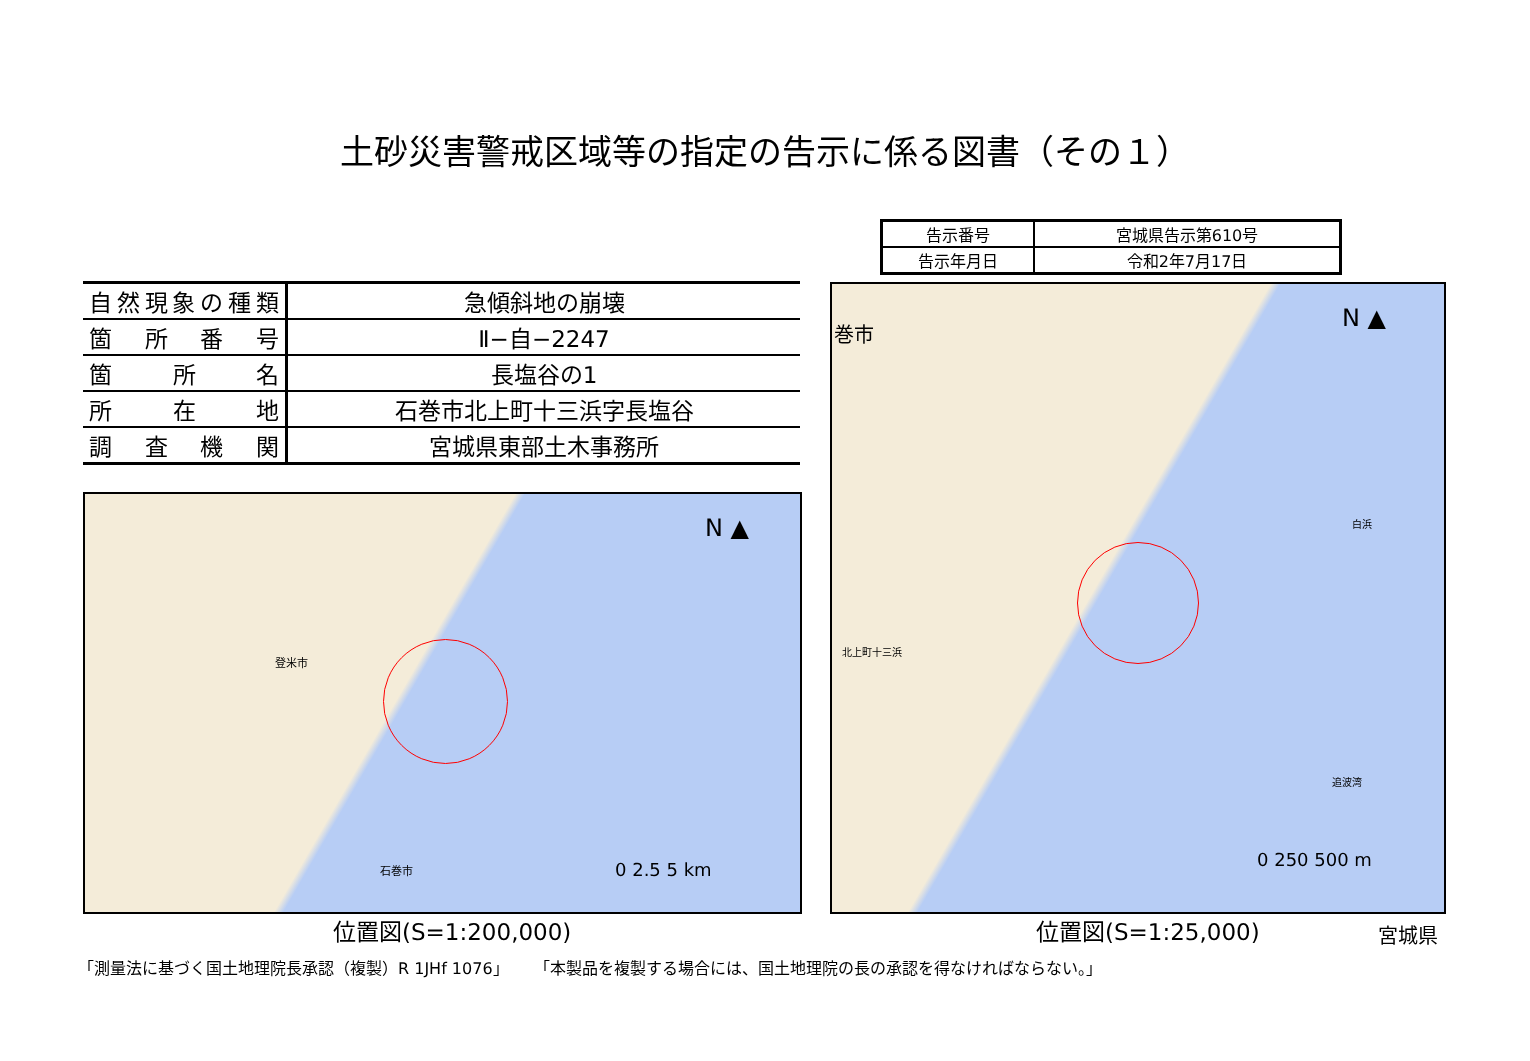土砂災害警戒区域等の指定の告示に係る図書（その１）
| 告示番号 | 宮城県告示第610号 |
| 告示年月日 | 令和2年7月17日 |
| 自然現象の種類 | 急傾斜地の崩壊 |
| 箇所番号 | Ⅱ−自−2247 |
| 箇所名 | 長塩谷の1 |
| 所在地 | 石巻市北上町十三浜字長塩谷 |
| 調査機関 | 宮城県東部土木事務所 |
N ▲
登米市
石巻市 0 2.5 5 km
N ▲
巻市
北上町十三浜
白浜
追波湾
0 250 500 m
位置図(S=1:200,000) 位置図(S=1:25,000) 宮城県
「測量法に基づく国土地理院長承認（複製）R 1JHf 1076」 「本製品を複製する場合には、国土地理院の長の承認を得なければならない。」